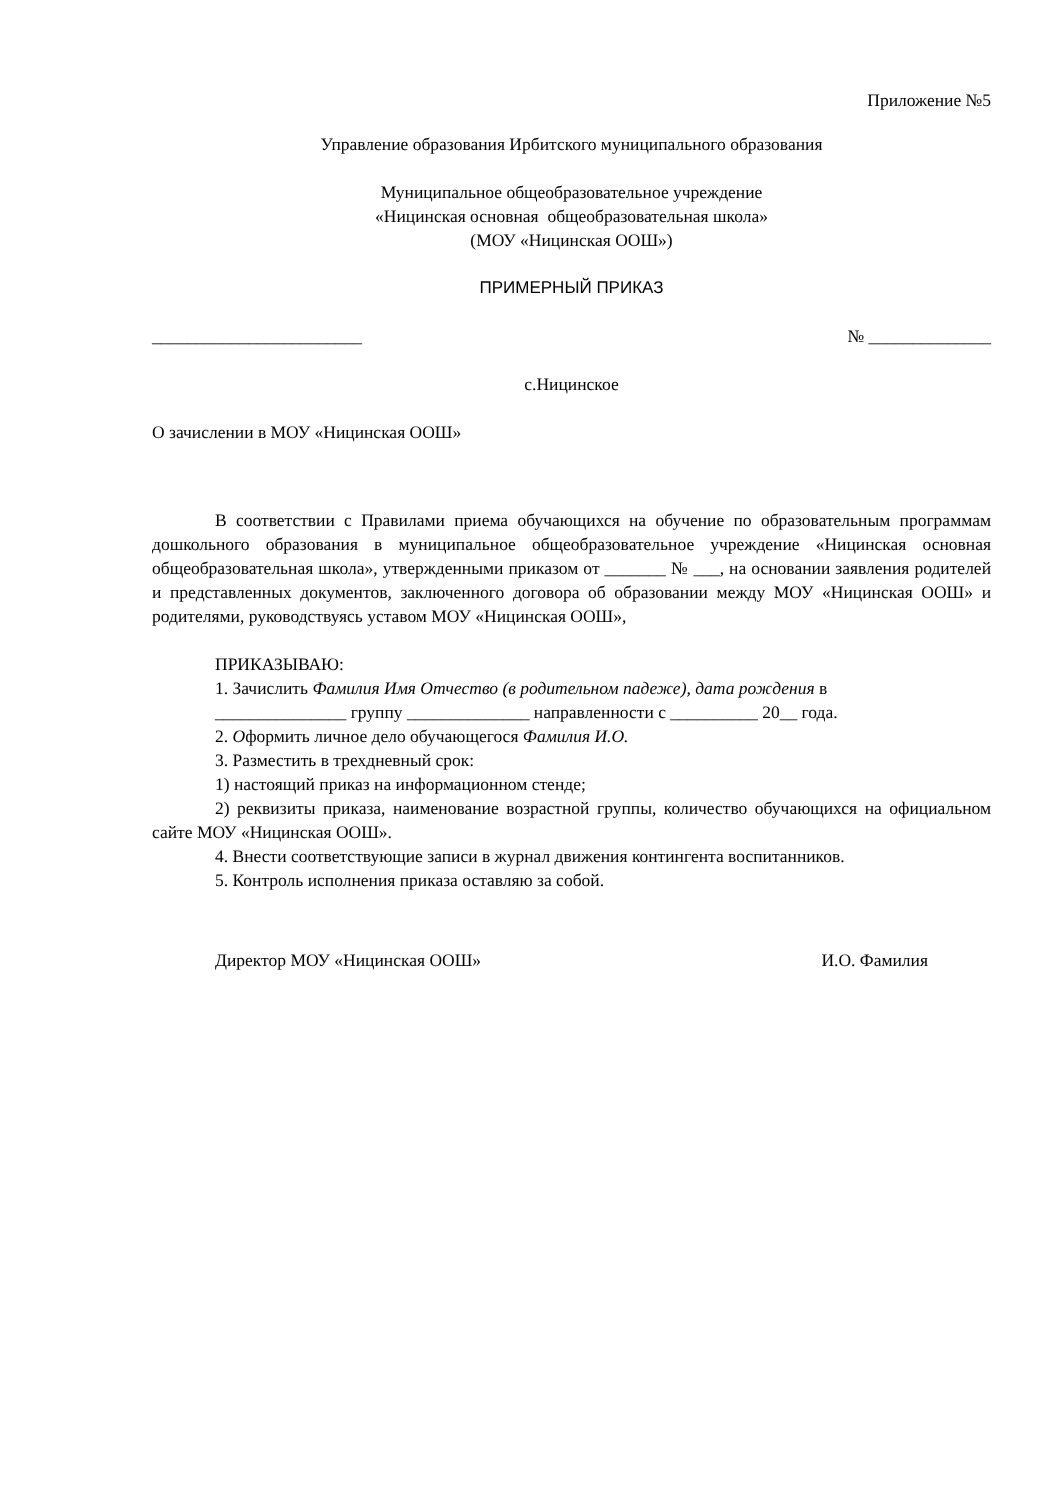Приложение №5
Управление образования Ирбитского муниципального образования
Муниципальное общеобразовательное учреждение
«Ницинская основная общеобразовательная школа»
(МОУ «Ницинская ООШ»)
ПРИМЕРНЫЙ ПРИКАЗ
________________________ № ______________
с.Ницинское
О зачислении в МОУ «Ницинская ООШ»
В соответствии с Правилами приема обучающихся на обучение по образовательным программам дошкольного образования в муниципальное общеобразовательное учреждение «Ницинская основная общеобразовательная школа», утвержденными приказом от _______ № ___, на основании заявления родителей и представленных документов, заключенного договора об образовании между МОУ «Ницинская ООШ» и родителями, руководствуясь уставом МОУ «Ницинская ООШ»,
ПРИКАЗЫВАЮ:
1. Зачислить Фамилия Имя Отчество (в родительном падеже), дата рождения в
_______________ группу ______________ направленности с __________ 20__ года.
2. Оформить личное дело обучающегося Фамилия И.О.
3. Разместить в трехдневный срок:
1) настоящий приказ на информационном стенде;
2) реквизиты приказа, наименование возрастной группы, количество обучающихся на официальном сайте МОУ «Ницинская ООШ».
4. Внести соответствующие записи в журнал движения контингента воспитанников.
5. Контроль исполнения приказа оставляю за собой.
Директор МОУ «Ницинская ООШ» И.О. Фамилия